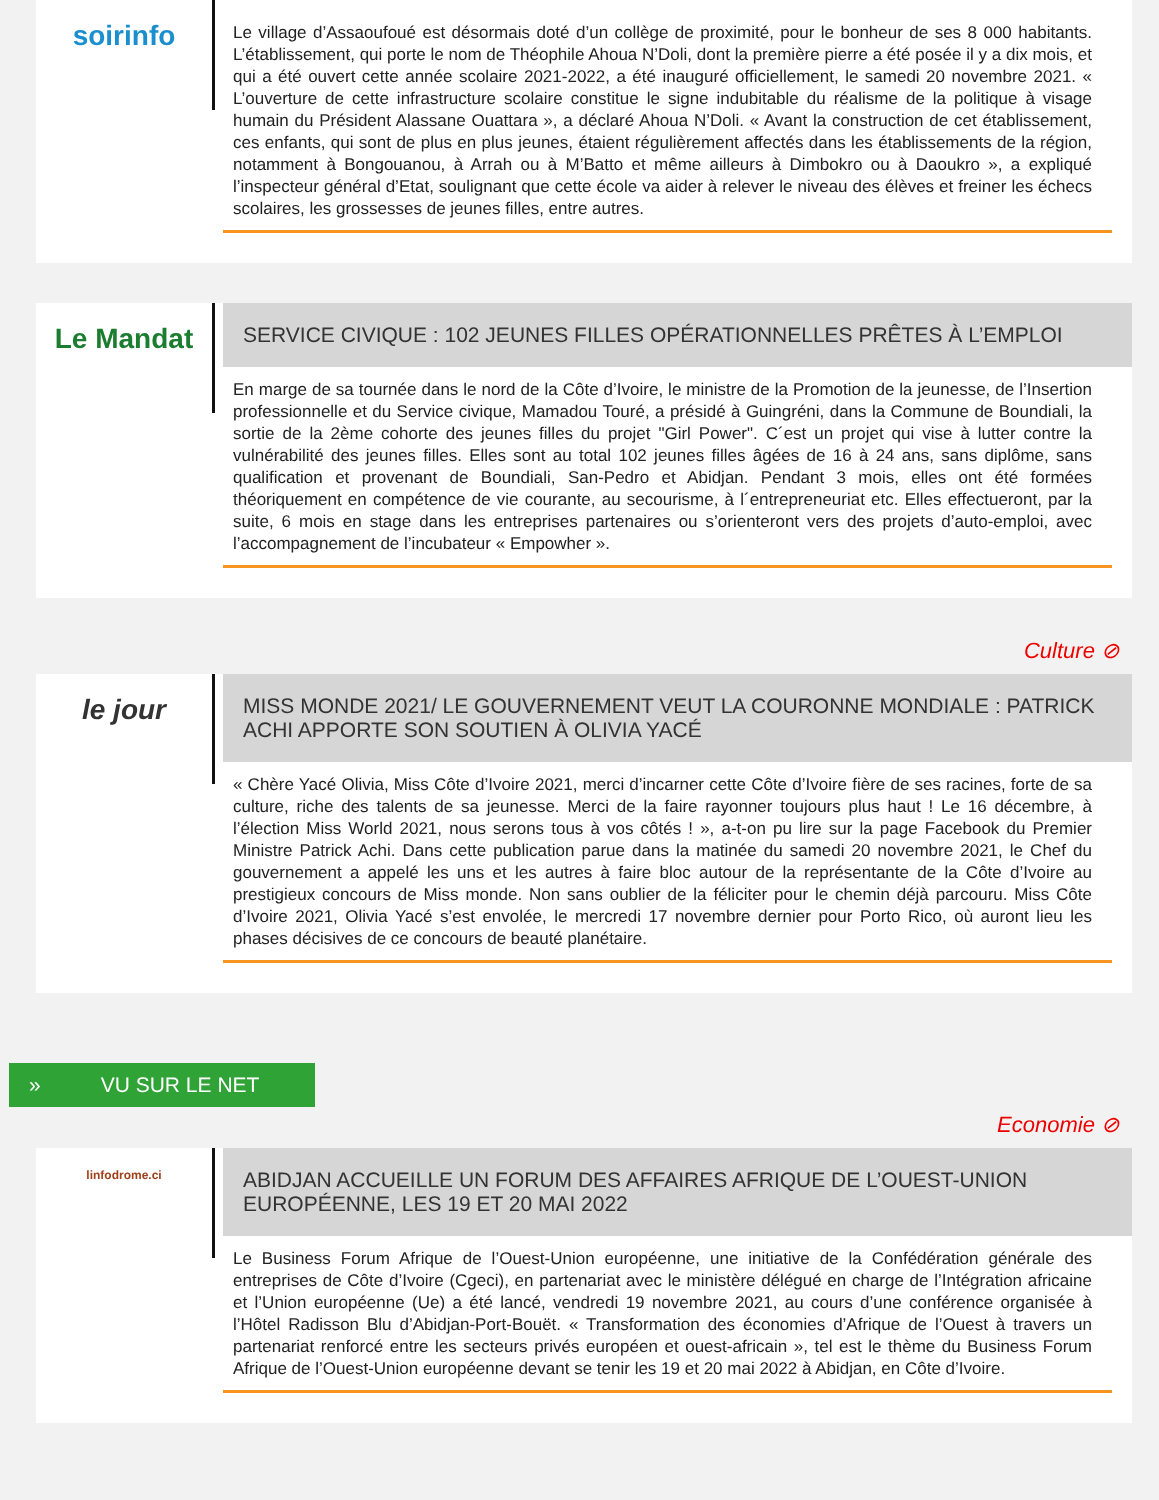soirinfo
Le village d’Assaoufoué est désormais doté d’un collège de proximité, pour le bonheur de ses 8 000 habitants. L’établissement, qui porte le nom de Théophile Ahoua N’Doli, dont la première pierre a été posée il y a dix mois, et qui a été ouvert cette année scolaire 2021-2022, a été inauguré officiellement, le samedi 20 novembre 2021. « L’ouverture de cette infrastructure scolaire constitue le signe indubitable du réalisme de la politique à visage humain du Président Alassane Ouattara », a déclaré Ahoua N’Doli. « Avant la construction de cet établissement, ces enfants, qui sont de plus en plus jeunes, étaient régulièrement affectés dans les établissements de la région, notamment à Bongouanou, à Arrah ou à M’Batto et même ailleurs à Dimbokro ou à Daoukro », a expliqué l’inspecteur général d’Etat, soulignant que cette école va aider à relever le niveau des élèves et freiner les échecs scolaires, les grossesses de jeunes filles, entre autres.
Le Mandat
SERVICE CIVIQUE : 102 JEUNES FILLES OPÉRATIONNELLES PRÊTES À L’EMPLOI
En marge de sa tournée dans le nord de la Côte d’Ivoire, le ministre de la Promotion de la jeunesse, de l’Insertion professionnelle et du Service civique, Mamadou Touré, a présidé à Guingréni, dans la Commune de Boundiali, la sortie de la 2ème cohorte des jeunes filles du projet "Girl Power". C´est un projet qui vise à lutter contre la vulnérabilité des jeunes filles. Elles sont au total 102 jeunes filles âgées de 16 à 24 ans, sans diplôme, sans qualification et provenant de Boundiali, San-Pedro et Abidjan. Pendant 3 mois, elles ont été formées théoriquement en compétence de vie courante, au secourisme, à l´entrepreneuriat etc. Elles effectueront, par la suite, 6 mois en stage dans les entreprises partenaires ou s’orienteront vers des projets d’auto-emploi, avec l’accompagnement de l’incubateur « Empowher ».
Culture ⊘
le jour
MISS MONDE 2021/ LE GOUVERNEMENT VEUT LA COURONNE MONDIALE : PATRICK ACHI APPORTE SON SOUTIEN À OLIVIA YACÉ
« Chère Yacé Olivia, Miss Côte d’Ivoire 2021, merci d’incarner cette Côte d’Ivoire fière de ses racines, forte de sa culture, riche des talents de sa jeunesse. Merci de la faire rayonner toujours plus haut ! Le 16 décembre, à l’élection Miss World 2021, nous serons tous à vos côtés ! », a-t-on pu lire sur la page Facebook du Premier Ministre Patrick Achi. Dans cette publication parue dans la matinée du samedi 20 novembre 2021, le Chef du gouvernement a appelé les uns et les autres à faire bloc autour de la représentante de la Côte d’Ivoire au prestigieux concours de Miss monde. Non sans oublier de la féliciter pour le chemin déjà parcouru. Miss Côte d’Ivoire 2021, Olivia Yacé s’est envolée, le mercredi 17 novembre dernier pour Porto Rico, où auront lieu les phases décisives de ce concours de beauté planétaire.
» VU SUR LE NET
Economie ⊘
linfodrome.ci
ABIDJAN ACCUEILLE UN FORUM DES AFFAIRES AFRIQUE DE L’OUEST-UNION EUROPÉENNE, LES 19 ET 20 MAI 2022
Le Business Forum Afrique de l’Ouest-Union européenne, une initiative de la Confédération générale des entreprises de Côte d’Ivoire (Cgeci), en partenariat avec le ministère délégué en charge de l’Intégration africaine et l’Union européenne (Ue) a été lancé, vendredi 19 novembre 2021, au cours d’une conférence organisée à l’Hôtel Radisson Blu d’Abidjan-Port-Bouët. « Transformation des économies d’Afrique de l’Ouest à travers un partenariat renforcé entre les secteurs privés européen et ouest-africain », tel est le thème du Business Forum Afrique de l’Ouest-Union européenne devant se tenir les 19 et 20 mai 2022 à Abidjan, en Côte d’Ivoire.